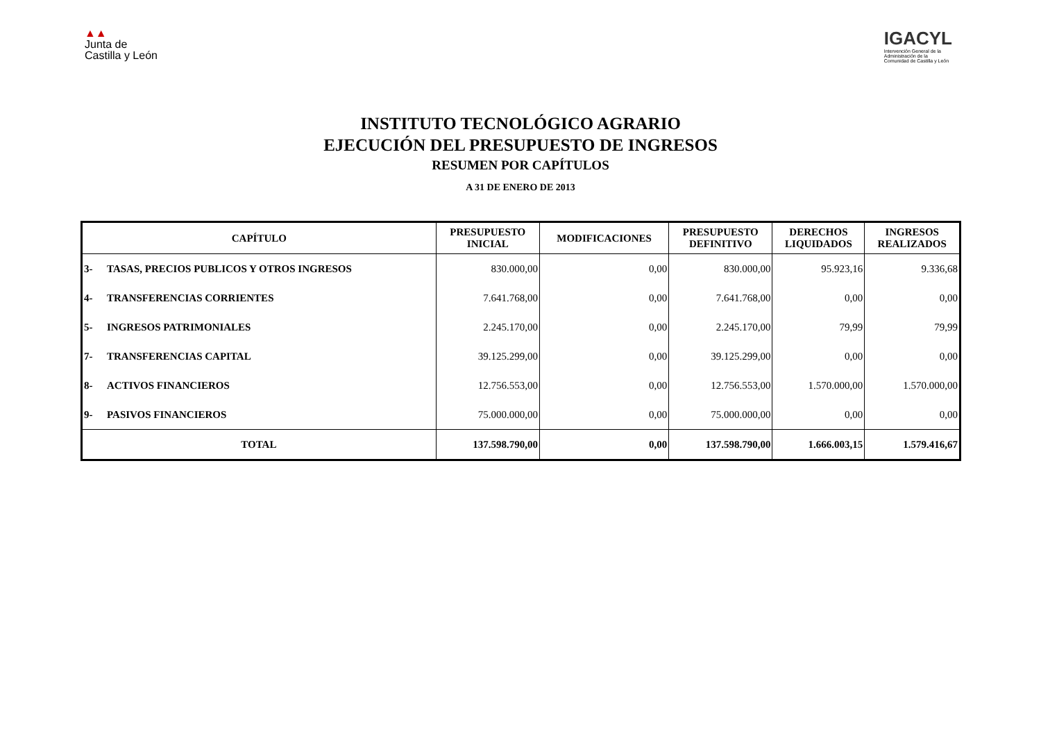▲▲
Junta de
Castilla y León
IGACYL
Intervención General de la
Administración de la
Comunidad de Castilla y León
INSTITUTO TECNOLÓGICO AGRARIO
EJECUCIÓN DEL PRESUPUESTO DE INGRESOS
RESUMEN POR CAPÍTULOS
A 31 DE ENERO DE 2013
| CAPÍTULO | | PRESUPUESTO INICIAL | MODIFICACIONES | PRESUPUESTO DEFINITIVO | DERECHOS LIQUIDADOS | INGRESOS REALIZADOS |
| --- | --- | --- | --- | --- | --- | --- |
| 3- | TASAS, PRECIOS PUBLICOS Y OTROS INGRESOS | 830.000,00 | 0,00 | 830.000,00 | 95.923,16 | 9.336,68 |
| 4- | TRANSFERENCIAS CORRIENTES | 7.641.768,00 | 0,00 | 7.641.768,00 | 0,00 | 0,00 |
| 5- | INGRESOS PATRIMONIALES | 2.245.170,00 | 0,00 | 2.245.170,00 | 79,99 | 79,99 |
| 7- | TRANSFERENCIAS CAPITAL | 39.125.299,00 | 0,00 | 39.125.299,00 | 0,00 | 0,00 |
| 8- | ACTIVOS FINANCIEROS | 12.756.553,00 | 0,00 | 12.756.553,00 | 1.570.000,00 | 1.570.000,00 |
| 9- | PASIVOS FINANCIEROS | 75.000.000,00 | 0,00 | 75.000.000,00 | 0,00 | 0,00 |
| TOTAL | | 137.598.790,00 | 0,00 | 137.598.790,00 | 1.666.003,15 | 1.579.416,67 |